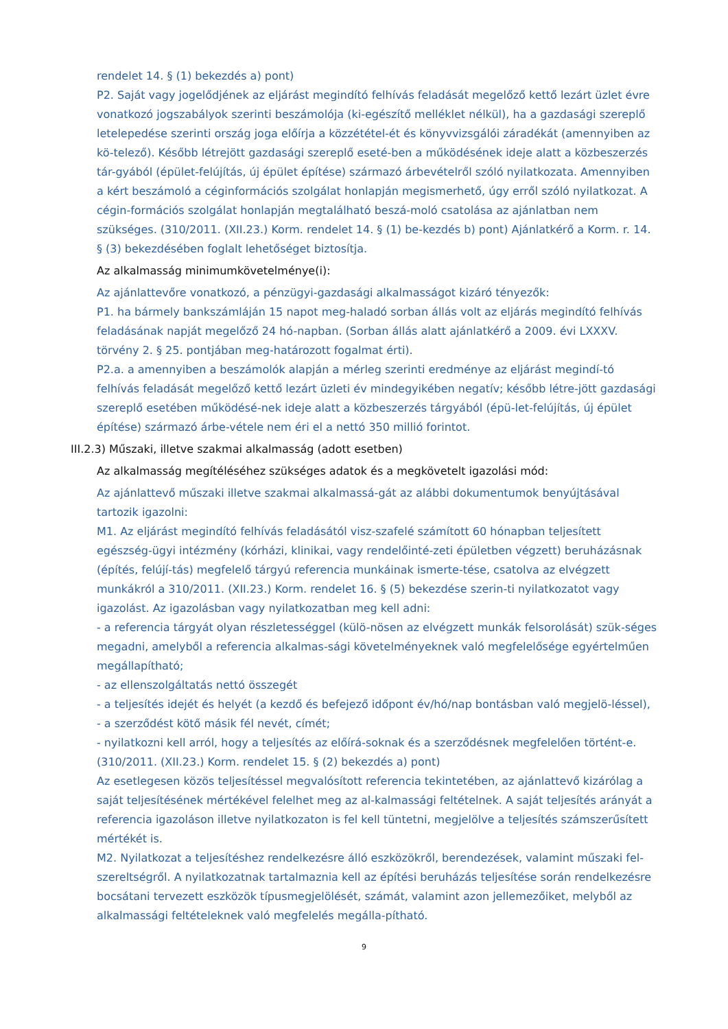rendelet 14. § (1) bekezdés a) pont)
P2. Saját vagy jogelődjének az eljárást megindító felhívás feladását megelőző kettő lezárt üzlet évre vonatkozó jogszabályok szerinti beszámolója (ki-egészítő melléklet nélkül), ha a gazdasági szereplő letelepedése szerinti ország joga előírja a közzététel-ét és könyvvizsgálói záradékát (amennyiben az kö-telező). Később létrejött gazdasági szereplő eseté-ben a működésének ideje alatt a közbeszerzés tár-gyából (épület-felújítás, új épület építése) származó árbevételről szóló nyilatkozata. Amennyiben a kért beszámoló a céginformációs szolgálat honlapján megismerhető, úgy erről szóló nyilatkozat. A cégin-formációs szolgálat honlapján megtalálható beszá-moló csatolása az ajánlatban nem szükséges. (310/2011. (XII.23.) Korm. rendelet 14. § (1) be-kezdés b) pont) Ajánlatkérő a Korm. r. 14. § (3) bekezdésében foglalt lehetőséget biztosítja.
Az alkalmasság minimumkövetelménye(i):
Az ajánlattevőre vonatkozó, a pénzügyi-gazdasági alkalmasságot kizáró tényezők:
P1. ha bármely bankszámláján 15 napot meg-haladó sorban állás volt az eljárás megindító felhívás feladásának napját megelőző 24 hó-napban. (Sorban állás alatt ajánlatkérő a 2009. évi LXXXV. törvény 2. § 25. pontjában meg-határozott fogalmat érti).
P2.a. a amennyiben a beszámolók alapján a mérleg szerinti eredménye az eljárást megindí-tó felhívás feladását megelőző kettő lezárt üzleti év mindegyikében negatív; később létre-jött gazdasági szereplő esetében működésé-nek ideje alatt a közbeszerzés tárgyából (épü-let-felújítás, új épület építése) származó árbe-vétele nem éri el a nettó 350 millió forintot.
III.2.3) Műszaki, illetve szakmai alkalmasság (adott esetben)
Az alkalmasság megítéléséhez szükséges adatok és a megkövetelt igazolási mód:
Az ajánlattevő műszaki illetve szakmai alkalmassá-gát az alábbi dokumentumok benyújtásával tartozik igazolni:
M1. Az eljárást megindító felhívás feladásától visz-szafelé számított 60 hónapban teljesített egészség-ügyi intézmény (kórházi, klinikai, vagy rendelőinté-zeti épületben végzett) beruházásnak (építés, felújí-tás) megfelelő tárgyú referencia munkáinak ismerte-tése, csatolva az elvégzett munkákról a 310/2011. (XII.23.) Korm. rendelet 16. § (5) bekezdése szerin-ti nyilatkozatot vagy igazolást. Az igazolásban vagy nyilatkozatban meg kell adni:
- a referencia tárgyát olyan részletességgel (külö-nösen az elvégzett munkák felsorolását) szük-séges megadni, amelyből a referencia alkalmas-sági követelményeknek való megfelelősége egyértelműen megállapítható;
- az ellenszolgáltatás nettó összegét
- a teljesítés idejét és helyét (a kezdő és befejező időpont év/hó/nap bontásban való megjelö-léssel),
- a szerződést kötő másik fél nevét, címét;
- nyilatkozni kell arról, hogy a teljesítés az előírá-soknak és a szerződésnek megfelelően történt-e. (310/2011. (XII.23.) Korm. rendelet 15. § (2) bekezdés a) pont)
Az esetlegesen közös teljesítéssel megvalósított referencia tekintetében, az ajánlattevő kizárólag a saját teljesítésének mértékével felelhet meg az al-kalmassági feltételnek. A saját teljesítés arányát a referencia igazoláson illetve nyilatkozaton is fel kell tüntetni, megjelölve a teljesítés számszerűsített mértékét is.
M2. Nyilatkozat a teljesítéshez rendelkezésre álló eszközökről, berendezések, valamint műszaki fel-szereltségről. A nyilatkozatnak tartalmaznia kell az építési beruházás teljesítése során rendelkezésre bocsátani tervezett eszközök típusmegjelölését, számát, valamint azon jellemezőiket, melyből az alkalmassági feltételeknek való megfelelés megálla-pítható.
9